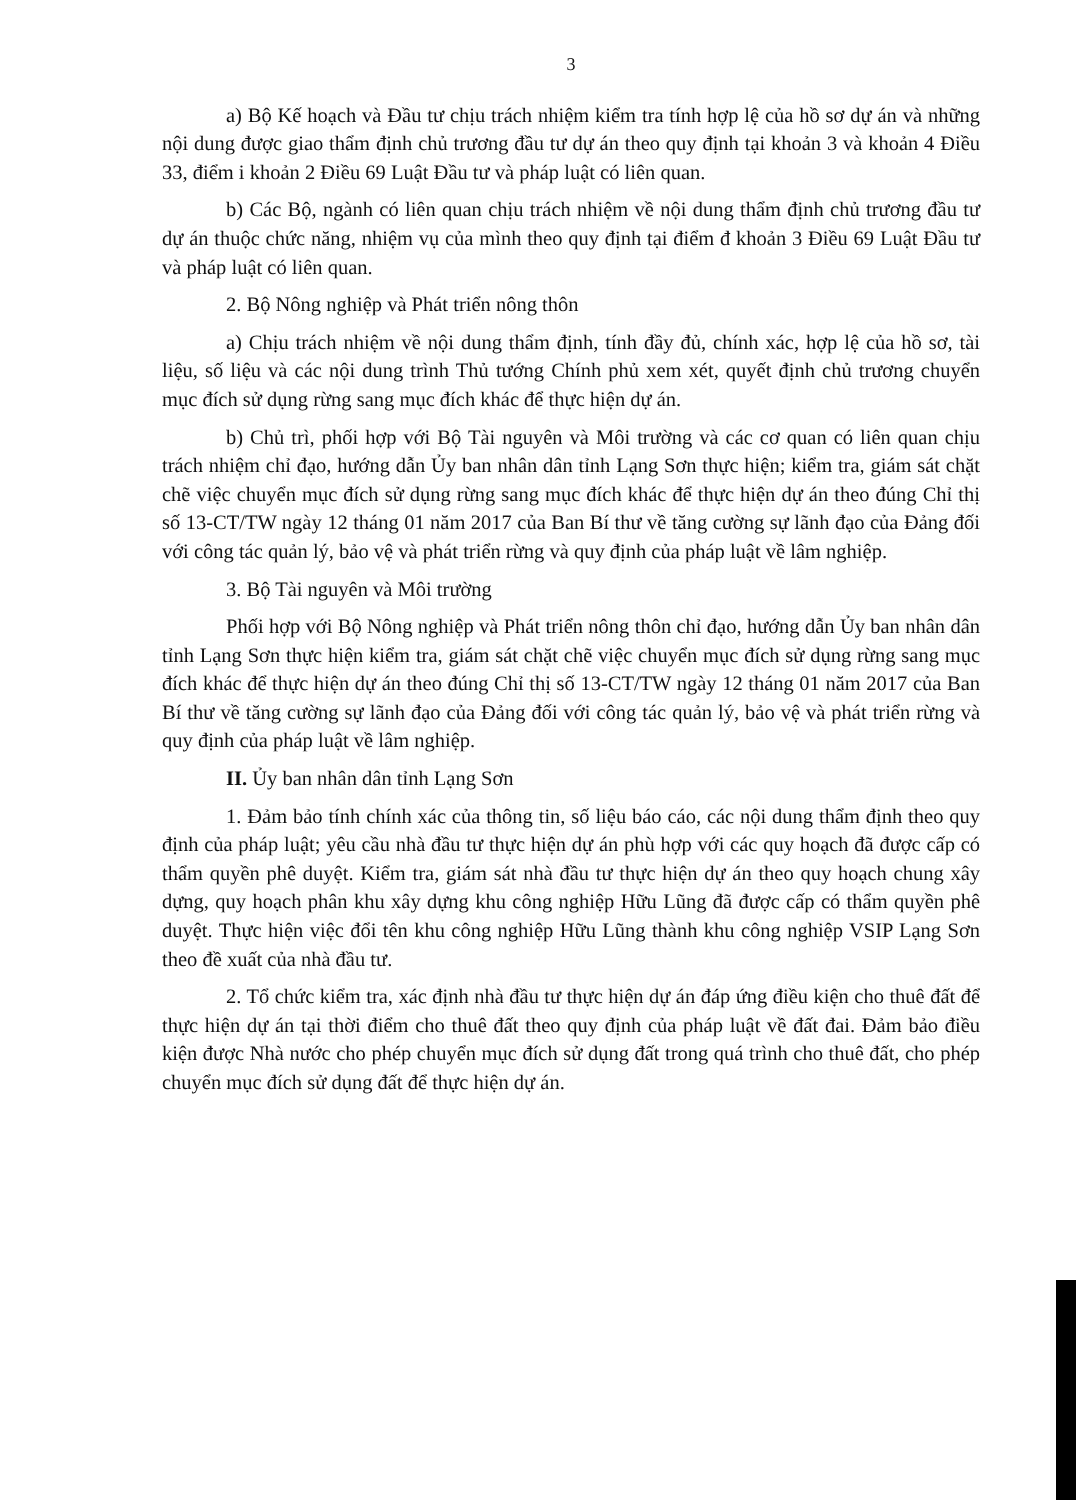3
a) Bộ Kế hoạch và Đầu tư chịu trách nhiệm kiểm tra tính hợp lệ của hồ sơ dự án và những nội dung được giao thẩm định chủ trương đầu tư dự án theo quy định tại khoản 3 và khoản 4 Điều 33, điểm i khoản 2 Điều 69 Luật Đầu tư và pháp luật có liên quan.
b) Các Bộ, ngành có liên quan chịu trách nhiệm về nội dung thẩm định chủ trương đầu tư dự án thuộc chức năng, nhiệm vụ của mình theo quy định tại điểm đ khoản 3 Điều 69 Luật Đầu tư và pháp luật có liên quan.
2. Bộ Nông nghiệp và Phát triển nông thôn
a) Chịu trách nhiệm về nội dung thẩm định, tính đầy đủ, chính xác, hợp lệ của hồ sơ, tài liệu, số liệu và các nội dung trình Thủ tướng Chính phủ xem xét, quyết định chủ trương chuyển mục đích sử dụng rừng sang mục đích khác để thực hiện dự án.
b) Chủ trì, phối hợp với Bộ Tài nguyên và Môi trường và các cơ quan có liên quan chịu trách nhiệm chỉ đạo, hướng dẫn Ủy ban nhân dân tỉnh Lạng Sơn thực hiện; kiểm tra, giám sát chặt chẽ việc chuyển mục đích sử dụng rừng sang mục đích khác để thực hiện dự án theo đúng Chỉ thị số 13-CT/TW ngày 12 tháng 01 năm 2017 của Ban Bí thư về tăng cường sự lãnh đạo của Đảng đối với công tác quản lý, bảo vệ và phát triển rừng và quy định của pháp luật về lâm nghiệp.
3. Bộ Tài nguyên và Môi trường
Phối hợp với Bộ Nông nghiệp và Phát triển nông thôn chỉ đạo, hướng dẫn Ủy ban nhân dân tỉnh Lạng Sơn thực hiện kiểm tra, giám sát chặt chẽ việc chuyển mục đích sử dụng rừng sang mục đích khác để thực hiện dự án theo đúng Chỉ thị số 13-CT/TW ngày 12 tháng 01 năm 2017 của Ban Bí thư về tăng cường sự lãnh đạo của Đảng đối với công tác quản lý, bảo vệ và phát triển rừng và quy định của pháp luật về lâm nghiệp.
II. Ủy ban nhân dân tỉnh Lạng Sơn
1. Đảm bảo tính chính xác của thông tin, số liệu báo cáo, các nội dung thẩm định theo quy định của pháp luật; yêu cầu nhà đầu tư thực hiện dự án phù hợp với các quy hoạch đã được cấp có thẩm quyền phê duyệt. Kiểm tra, giám sát nhà đầu tư thực hiện dự án theo quy hoạch chung xây dựng, quy hoạch phân khu xây dựng khu công nghiệp Hữu Lũng đã được cấp có thẩm quyền phê duyệt. Thực hiện việc đổi tên khu công nghiệp Hữu Lũng thành khu công nghiệp VSIP Lạng Sơn theo đề xuất của nhà đầu tư.
2. Tổ chức kiểm tra, xác định nhà đầu tư thực hiện dự án đáp ứng điều kiện cho thuê đất để thực hiện dự án tại thời điểm cho thuê đất theo quy định của pháp luật về đất đai. Đảm bảo điều kiện được Nhà nước cho phép chuyển mục đích sử dụng đất trong quá trình cho thuê đất, cho phép chuyển mục đích sử dụng đất để thực hiện dự án.